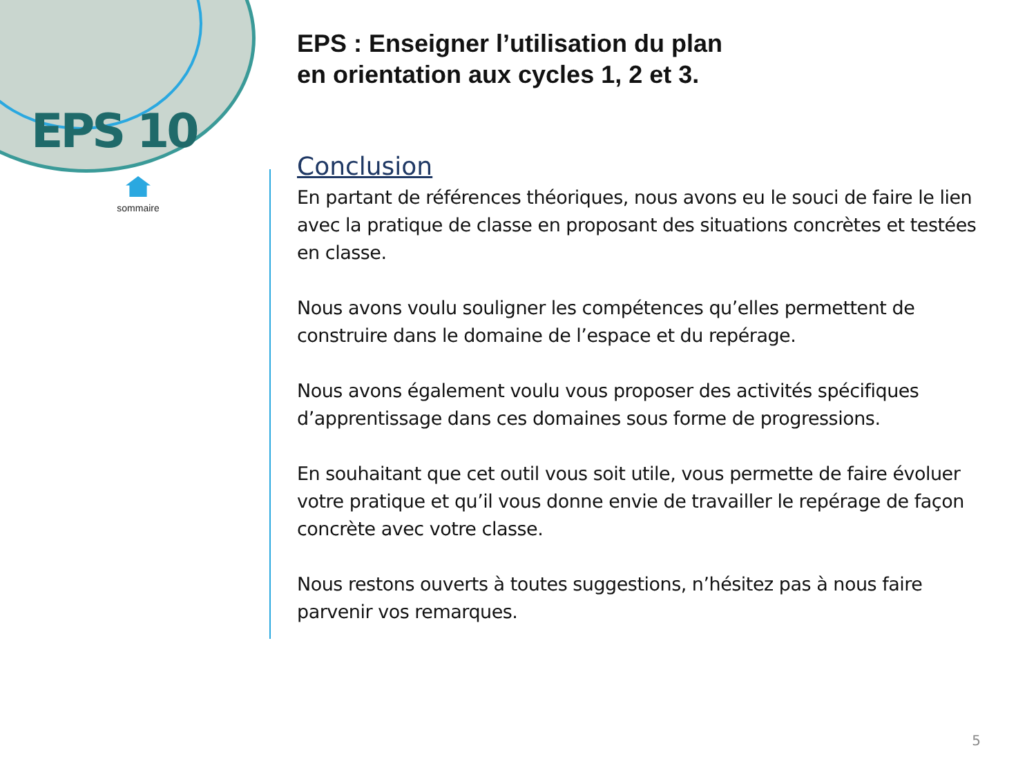EPS 10
sommaire
EPS : Enseigner l’utilisation du plan
en orientation aux cycles 1, 2 et 3.
Conclusion
En partant de références théoriques, nous avons eu le souci de faire le lien avec la pratique de classe en proposant des situations concrètes et testées en classe.
Nous avons voulu souligner les compétences qu’elles permettent de construire dans le domaine de l’espace et du repérage.
Nous avons également voulu vous proposer des activités spécifiques d’apprentissage dans ces domaines sous forme de progressions.
En souhaitant que cet outil vous soit utile, vous permette de faire évoluer votre pratique et qu’il vous donne envie de travailler le repérage de façon concrète avec votre classe.
Nous restons ouverts à toutes suggestions, n’hésitez pas à nous faire parvenir vos remarques.
5